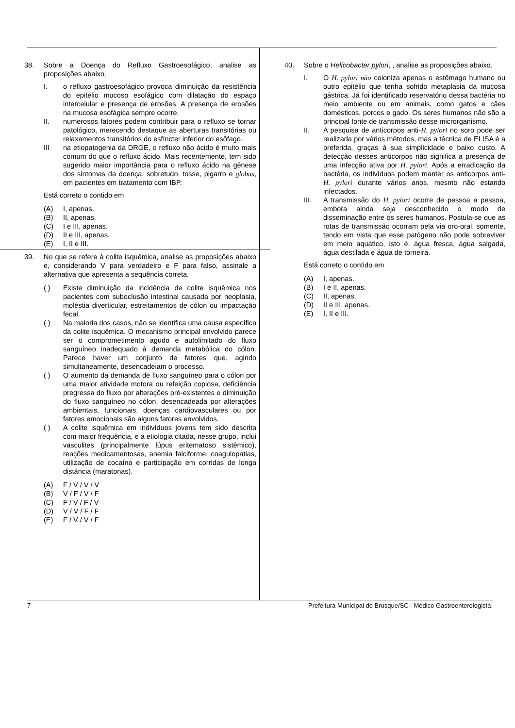38. Sobre a Doença do Refluxo Gastroesofágico, analise as proposições abaixo.
I. o refluxo gastroesofágico provoca diminuição da resistência do epitélio mucoso esofágico com dilatação do espaço intercelular e presença de erosões. A presença de erosões na mucosa esofágica sempre ocorre.
II. numerosos fatores podem contribuir para o refluxo se tornar patológico, merecendo destaque as aberturas transitórias ou relaxamentos transitórios do esfíncter inferior do esôfago.
III na etiopatogenia da DRGE, o refluxo não ácido é muito mais comum do que o refluxo ácido. Mais recentemente, tem sido sugerido maior importância para o refluxo ácido na gênese dos sintomas da doença, sobretudo, tosse, pigarro e globus, em pacientes em tratamento com IBP.
Está correto o contido em
(A) I, apenas.
(B) II, apenas.
(C) I e III, apenas.
(D) II e III, apenas.
(E) I, II e III.
39. No que se refere à colite isquêmica, analise as proposições abaixo e, considerando V para verdadeiro e F para falso, assinale a alternativa que apresenta a sequência correta.
( ) Existe diminuição da incidência de colite isquêmica nos pacientes com suboclusão intestinal causada por neoplasia, moléstia diverticular, estreitamentos de cólon ou impactação fecal.
( ) Na maioria dos casos, não se identifica uma causa específica da colite isquêmica. O mecanismo principal envolvido parece ser o comprometimento agudo e autolimitado do fluxo sanguíneo inadequado à demanda metabólica do cólon. Parece haver um conjunto de fatores que, agindo simultaneamente, desencadeiam o processo.
( ) O aumento da demanda de fluxo sanguíneo para o cólon por uma maior atividade motora ou refeição copiosa, deficiência pregressa do fluxo por alterações pré-existentes e diminuição do fluxo sanguíneo no cólon, desencadeada por alterações ambientais, funcionais, doenças cardiovasculares ou por fatores emocionais são alguns fatores envolvidos.
( ) A colite isquêmica em indivíduos jovens tem sido descrita com maior frequência, e a etiologia citada, nesse grupo, inclui vasculites (principalmente lúpus eritematoso sistêmico), reações medicamentosas, anemia falciforme, coagulopatias, utilização de cocaína e participação em corridas de longa distância (maratonas).
(A) F / V / V / V
(B) V / F / V / F
(C) F / V / F / V
(D) V / V / F / F
(E) F / V / V / F
40. Sobre o Helicobacter pylori, , analise as proposições abaixo.
I. O H. pylori não coloniza apenas o estômago humano ou outro epitélio que tenha sofrido metaplasia da mucosa gástrica. Já foi identificado reservatório dessa bactéria no meio ambiente ou em animais, como gatos e cães domésticos, porcos e gado. Os seres humanos não são a principal fonte de transmissão desse microrganismo.
II. A pesquisa de anticorpos anti-H. pylori no soro pode ser realizada por vários métodos, mas a técnica de ELISA é a preferida, graças à sua simplicidade e baixo custo. A detecção desses anticorpos não significa a presença de uma infecção ativa por H. pylori. Após a erradicação da bactéria, os indivíduos podem manter os anticorpos anti-H. pylori durante vários anos, mesmo não estando infectados.
III. A transmissão do H. pylori ocorre de pessoa a pessoa, embora ainda seja desconhecido o modo de disseminação entre os seres humanos. Postula-se que as rotas de transmissão ocorram pela via oro-oral, somente, tendo em vista que esse patógeno não pode sobreviver em meio aquático, isto é, água fresca, água salgada, água destilada e água de torneira.
Está correto o contido em
(A) I, apenas.
(B) I e II, apenas.
(C) II, apenas.
(D) II e III, apenas.
(E) I, II e III.
7 Prefeitura Municipal de Brusque/SC– Médico Gastroenterologista.